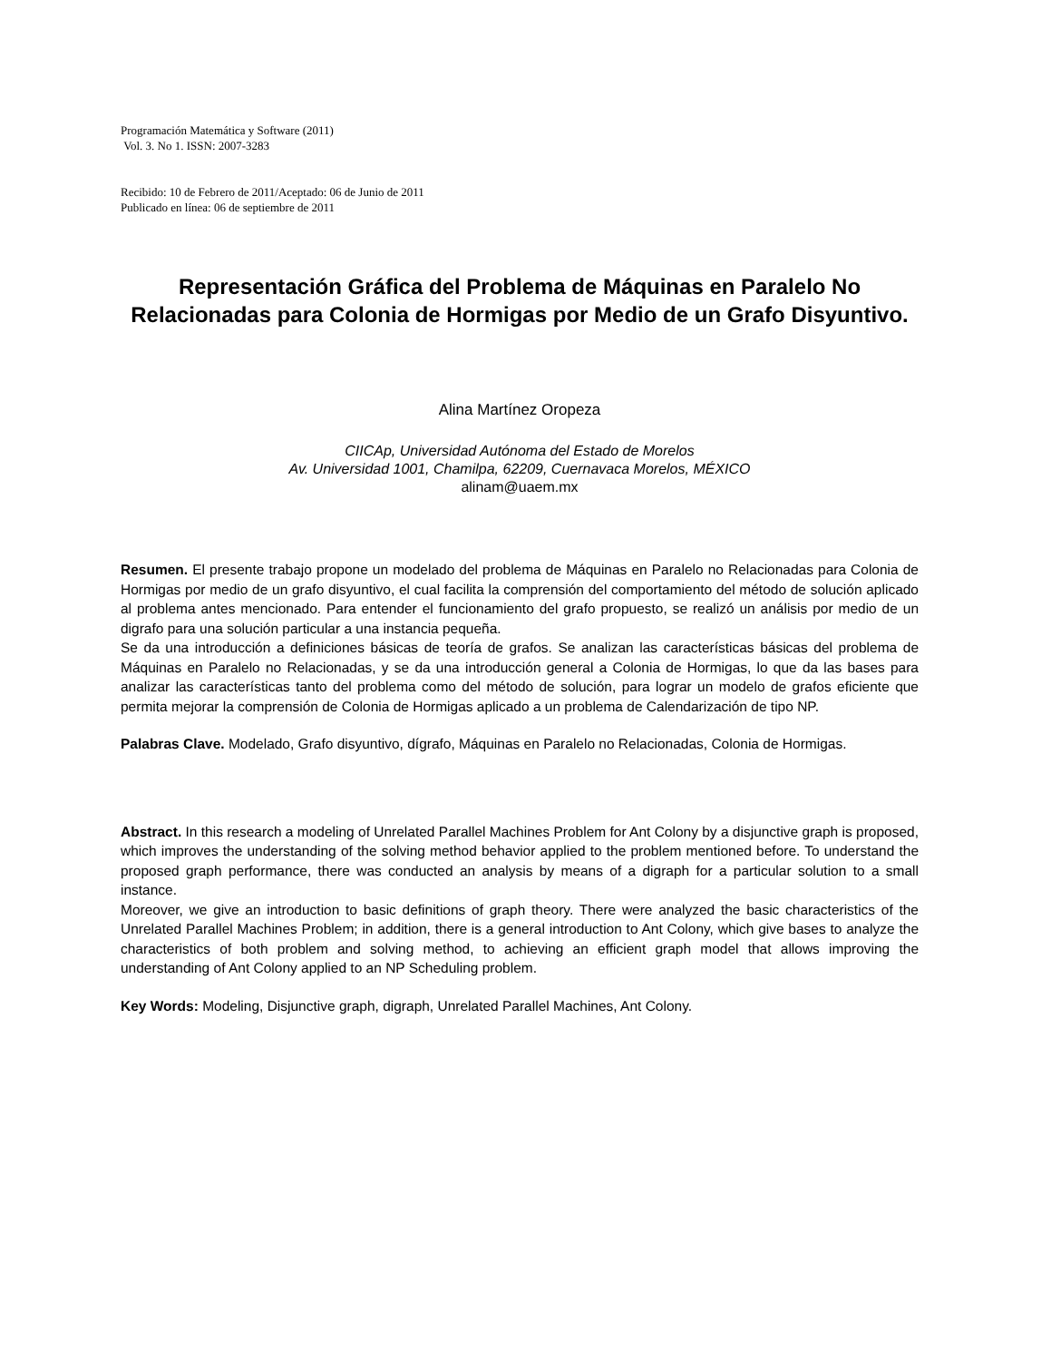Programación Matemática y Software (2011)
Vol. 3. No 1. ISSN: 2007-3283
Recibido: 10 de Febrero de 2011/Aceptado: 06 de Junio de 2011
Publicado en línea: 06 de septiembre de 2011
Representación Gráfica del Problema de Máquinas en Paralelo No Relacionadas para Colonia de Hormigas por Medio de un Grafo Disyuntivo.
Alina Martínez Oropeza
CIICAp, Universidad Autónoma del Estado de Morelos
Av. Universidad 1001, Chamilpa, 62209, Cuernavaca Morelos, MÉXICO
alinam@uaem.mx
Resumen. El presente trabajo propone un modelado del problema de Máquinas en Paralelo no Relacionadas para Colonia de Hormigas por medio de un grafo disyuntivo, el cual facilita la comprensión del comportamiento del método de solución aplicado al problema antes mencionado. Para entender el funcionamiento del grafo propuesto, se realizó un análisis por medio de un digrafo para una solución particular a una instancia pequeña.
Se da una introducción a definiciones básicas de teoría de grafos. Se analizan las características básicas del problema de Máquinas en Paralelo no Relacionadas, y se da una introducción general a Colonia de Hormigas, lo que da las bases para analizar las características tanto del problema como del método de solución, para lograr un modelo de grafos eficiente que permita mejorar la comprensión de Colonia de Hormigas aplicado a un problema de Calendarización de tipo NP.
Palabras Clave. Modelado, Grafo disyuntivo, dígrafo, Máquinas en Paralelo no Relacionadas, Colonia de Hormigas.
Abstract. In this research a modeling of Unrelated Parallel Machines Problem for Ant Colony by a disjunctive graph is proposed, which improves the understanding of the solving method behavior applied to the problem mentioned before. To understand the proposed graph performance, there was conducted an analysis by means of a digraph for a particular solution to a small instance.
Moreover, we give an introduction to basic definitions of graph theory. There were analyzed the basic characteristics of the Unrelated Parallel Machines Problem; in addition, there is a general introduction to Ant Colony, which give bases to analyze the characteristics of both problem and solving method, to achieving an efficient graph model that allows improving the understanding of Ant Colony applied to an NP Scheduling problem.
Key Words: Modeling, Disjunctive graph, digraph, Unrelated Parallel Machines, Ant Colony.